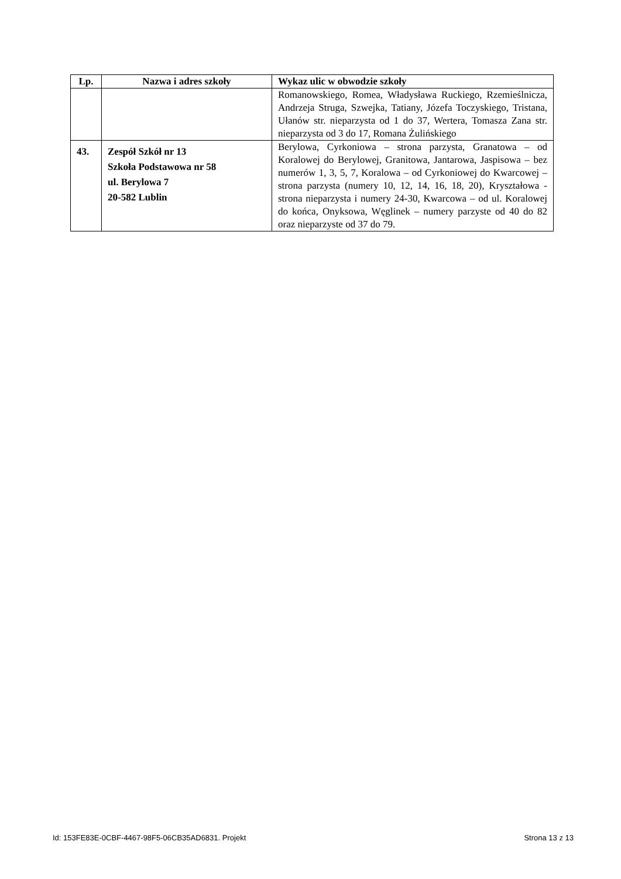| Lp. | Nazwa i adres szkoły | Wykaz ulic w obwodzie szkoły |
| --- | --- | --- |
| | | Romanowskiego, Romea, Władysława Ruckiego, Rzemieślnicza, Andrzeja Struga, Szwejka, Tatiany, Józefa Toczyskiego, Tristana, Ułanów str. nieparzysta od 1 do 37, Wertera, Tomasza Zana str. nieparzysta od 3 do 17, Romana Żulińskiego |
| 43. | Zespół Szkół nr 13 Szkoła Podstawowa nr 58 ul. Berylowa 7 20-582 Lublin | Berylowa, Cyrkoniowa – strona parzysta, Granatowa – od Koralowej do Berylowej, Granitowa, Jantarowa, Jaspisowa – bez numerów 1, 3, 5, 7, Koralowa – od Cyrkoniowej do Kwarcowej – strona parzysta (numery 10, 12, 14, 16, 18, 20), Kryształowa - strona nieparzysta i numery 24-30, Kwarcowa – od ul. Koralowej do końca, Onyksowa, Węglinek – numery parzyste od 40 do 82 oraz nieparzyste od 37 do 79. |
Id: 153FE83E-0CBF-4467-98F5-06CB35AD6831. Projekt Strona 13 z 13